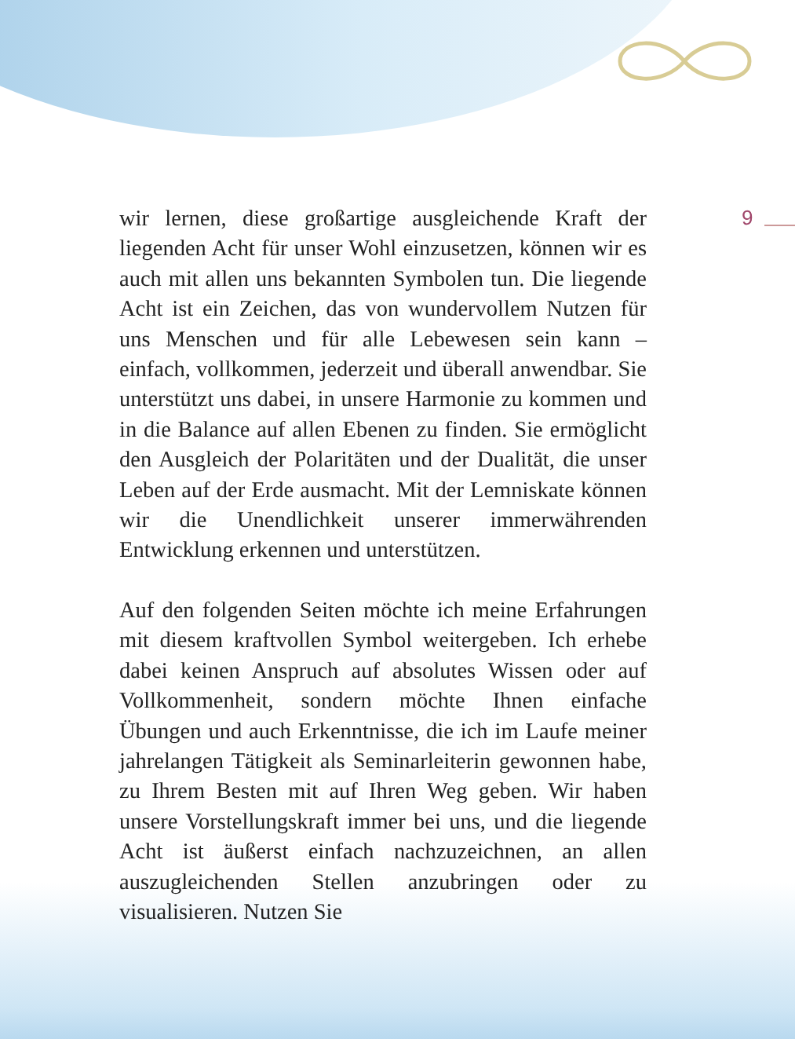9
wir lernen, diese großartige ausgleichende Kraft der liegenden Acht für unser Wohl einzusetzen, können wir es auch mit allen uns bekannten Symbolen tun. Die liegende Acht ist ein Zeichen, das von wundervollem Nutzen für uns Menschen und für alle Lebewesen sein kann – einfach, vollkommen, jederzeit und überall anwendbar. Sie unterstützt uns dabei, in unsere Harmonie zu kommen und in die Balance auf allen Ebenen zu finden. Sie ermöglicht den Ausgleich der Polaritäten und der Dualität, die unser Leben auf der Erde ausmacht. Mit der Lemniskate können wir die Unendlichkeit unserer immerwährenden Entwicklung erkennen und unterstützen.
Auf den folgenden Seiten möchte ich meine Erfahrungen mit diesem kraftvollen Symbol weitergeben. Ich erhebe dabei keinen Anspruch auf absolutes Wissen oder auf Vollkommenheit, sondern möchte Ihnen einfache Übungen und auch Erkenntnisse, die ich im Laufe meiner jahrelangen Tätigkeit als Seminarleiterin gewonnen habe, zu Ihrem Besten mit auf Ihren Weg geben. Wir haben unsere Vorstellungskraft immer bei uns, und die liegende Acht ist äußerst einfach nachzuzeichnen, an allen auszugleichenden Stellen anzubringen oder zu visualisieren. Nutzen Sie